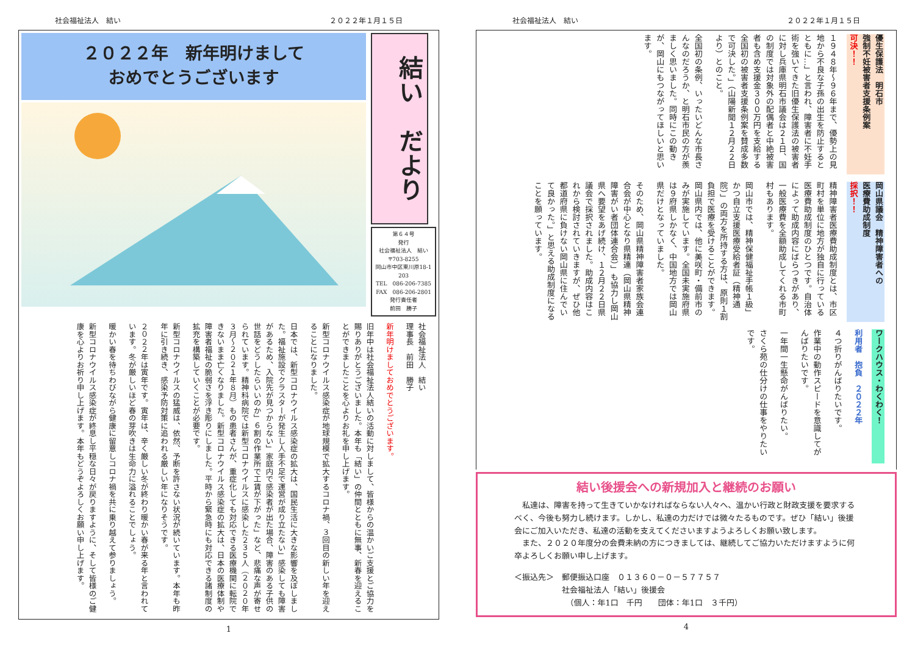社会福祉法人　結い ２０２２年１月１５日
２０２２年　新年明けまして
おめでとうございます
結い　だより
第６４号
発行
社会福祉法人　結い
〒703-8255
岡山市中区東川原18-1　203
TEL　086-206-7385
FAX　086-206-2801
発行責任者
前田　勝子
社会福祉法人　結い
理事長　前田　勝子
新年明けましておめでとうございます。
旧年中は社会福祉法人結いの活動に対しまして、皆様からの温かいご支援とご協力を賜りありがとうございました。本年も「結い」の仲間とともに無事、新春を迎えることができましたことを心よりお礼を申し上げます。
新型コロナウイルス感染症が地球規模で拡大するコロナ禍、３回目の新しい年を迎えることになりました。
日本では、新型コロナウイルス感染症の拡大は、国民生活に大きな影響を及ぼしました。福祉施設でクラスターが発生し人手不足で運営が成り立たない」感染しても障害があるため、入院先が見つからない」家庭内で感染者が出た場合、障害のある子供の世話をどうしたらいいのか」６割の作業所で工賃が下がった」など、悲痛な声が寄せられています。精神科病院では新型コロナウイルスに感染した２３５人（２０２０年３月～２０２１年８月）もの患者さんが、重症化しても対応できる医療機関に転院できないまま亡くなりました。新型コロナウイルス感染症の拡大は、日本の医療体制や障害者福祉の脆弱さを浮き彫りにしました。平時から緊急時にも対応できる諸制度の拡充を構築していくことが必要です。
新型コロナウイルスの猛威は、依然、予断を許さない状況が続いています。本年も昨年に引き続き、感染予防対策に追われる厳しい年になりそうです。
２０２２年は寅年です。寅年は、辛く厳しい冬が終わり暖かい春が来る年と言われています。冬が厳しいほど春の芽吹きは生命力に溢れることでしょう。
暖かい春を待ちわびながら健康に留意しコロナ禍を共に乗り越えて参りましょう。
新型コロナウイルス感染症が終息し平穏な日々が戻りますように、そして皆様のご健康を心よりお祈り申し上げます。本年もどうぞよろしくお願い申し上げます。
1
社会福祉法人　結い ２０２２年１月１５日
優生保護法　明石市
強制不妊被害者支援条例案
可決！！
１９４８年～９６年まで、優勢上の見地から不良な子孫の出生を防止するとともに…」と言われ、障害者に不妊手術を強いてきた旧優生保護法の被害者に対し兵庫県明石市議会は２１日、国の制度では対象外の配偶者と中絶被害者も含め支援金３００万円を支給する全国初の被害者支援条例案を賛成多数で可決した。」（山陽新聞１２月２２日より）とのこと。
全国初の条例、いったいどんな市長さんなのだろうか、と明石市民の方が羨ましく思いました。同時にこの動きが、岡山にもつながってほしいと思います。
岡山県議会　精神障害者への
医療費助成制度
採択！！
精神障害者医療費助成制度とは、市区町村を単位に地方が独自に行っている医療費助成制度のひとつです。自治体によって助成内容にばらつきがあり、一般医療費を全額助成してくれる市町村もあります。
岡山市では、精神保健福祉手帳１級」かつ自立支援医療受給者証（精神通院）」の両方を所持する方は、原則１割負担で医療を受けることができます。岡山県内では、他に美咲町・備前市のみが実施しています。全国未実施府県は９府県しかなく、中国地方では岡山県だけとなっていました。
そのため、岡山県精神障害者家族会連合会が中心となり県精連（岡山県精神障害がい者団体連合会）」も協力し岡山県へ要望をあげ続け、１２月２２日県議会で採択されました。助成内容はこれから検討されていきますが、ぜひ他都道府県に負けない岡山県に住んでいて良かった。」と思える助成制度になることを願っています。
ワークハウス・わくわく！
利用者　抱負　２０２２年
４つ折りがんばりたいです。
作業中の動作スピードを意識してがんばりたいです。
一年間一生懸命がんばりたい。
さくら苑の仕分けの仕事をやりたいです。
結い後援会への新規加入と継続のお願い
　私達は、障害を持って生きていかなければならない人々へ、温かい行政と財政支援を要求するべく、今後も努力し続けます。しかし、私達の力だけでは微々たるものです。ぜひ「結い」後援会にご加入いただき、私達の活動を支えてくださいますようよろしくお願い致します。
　また、２０２０年度分の会費未納の方につきましては、継続してご協力いただけますように何卒よろしくお願い申し上げます。
＜振込先＞　郵便振込口座　０１３６０－０－５７７５７
　　　　　　社会福祉法人「結い」後援会
　　　　　　　（個人：年1口　千円　　団体：年1口　３千円）
4